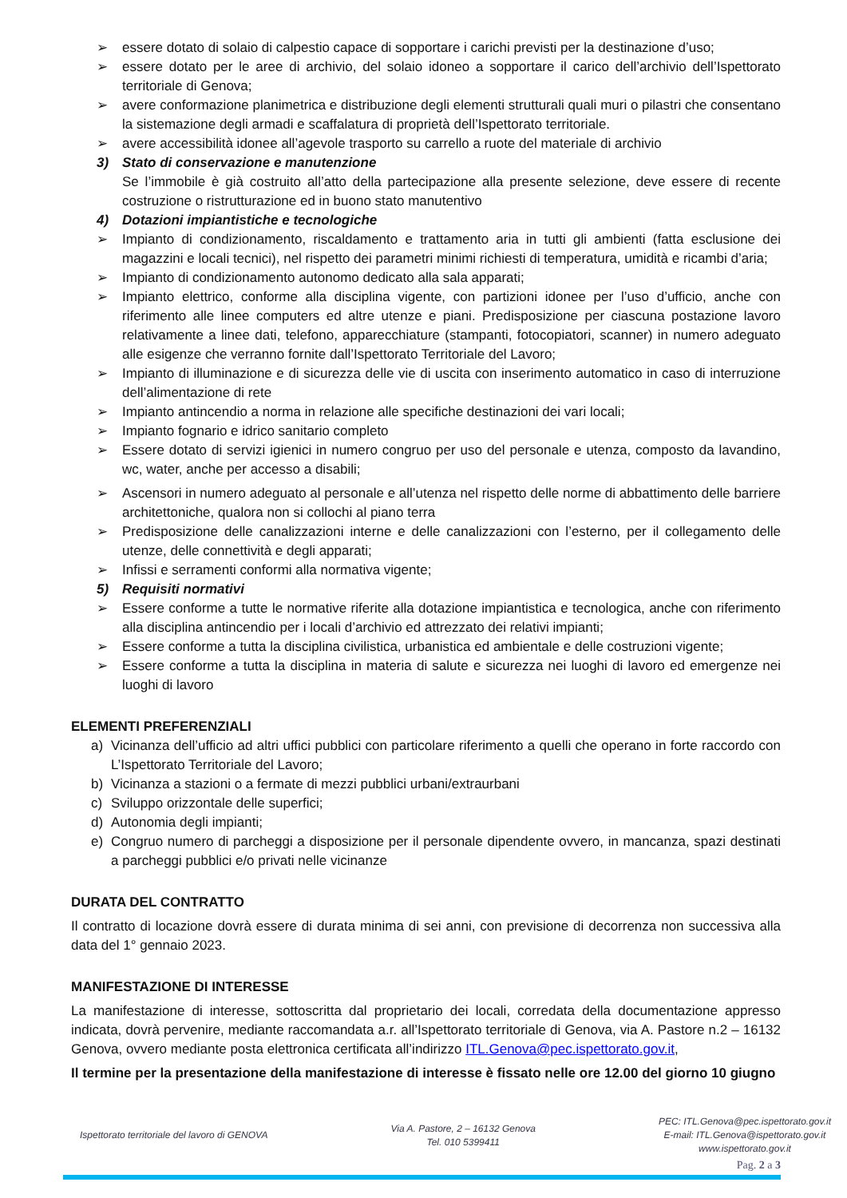➢ essere dotato di solaio di calpestio capace di sopportare i carichi previsti per la destinazione d’uso;
➢ essere dotato per le aree di archivio, del solaio idoneo a sopportare il carico dell’archivio dell’Ispettorato territoriale di Genova;
➢ avere conformazione planimetrica e distribuzione degli elementi strutturali quali muri o pilastri che consentano la sistemazione degli armadi e scaffalatura di proprietà dell’Ispettorato territoriale.
➢ avere accessibilità idonee all’agevole trasporto su carrello a ruote del materiale di archivio
3) Stato di conservazione e manutenzione
Se l’immobile è già costruito all’atto della partecipazione alla presente selezione, deve essere di recente costruzione o ristrutturazione ed in buono stato manutentivo
4) Dotazioni impiantistiche e tecnologiche
➢ Impianto di condizionamento, riscaldamento e trattamento aria in tutti gli ambienti (fatta esclusione dei magazzini e locali tecnici), nel rispetto dei parametri minimi richiesti di temperatura, umidità e ricambi d’aria;
➢ Impianto di condizionamento autonomo dedicato alla sala apparati;
➢ Impianto elettrico, conforme alla disciplina vigente, con partizioni idonee per l’uso d’ufficio, anche con riferimento alle linee computers ed altre utenze e piani. Predisposizione per ciascuna postazione lavoro relativamente a linee dati, telefono, apparecchiature (stampanti, fotocopiatori, scanner) in numero adeguato alle esigenze che verranno fornite dall’Ispettorato Territoriale del Lavoro;
➢ Impianto di illuminazione e di sicurezza delle vie di uscita con inserimento automatico in caso di interruzione dell’alimentazione di rete
➢ Impianto antincendio a norma in relazione alle specifiche destinazioni dei vari locali;
➢ Impianto fognario e idrico sanitario completo
➢ Essere dotato di servizi igienici in numero congruo per uso del personale e utenza, composto da lavandino, wc, water, anche per accesso a disabili;
➢ Ascensori in numero adeguato al personale e all’utenza nel rispetto delle norme di abbattimento delle barriere architettoniche, qualora non si collochi al piano terra
➢ Predisposizione delle canalizzazioni interne e delle canalizzazioni con l’esterno, per il collegamento delle utenze, delle connettività e degli apparati;
➢ Infissi e serramenti conformi alla normativa vigente;
5) Requisiti normativi
➢ Essere conforme a tutte le normative riferite alla dotazione impiantistica e tecnologica, anche con riferimento alla disciplina antincendio per i locali d’archivio ed attrezzato dei relativi impianti;
➢ Essere conforme a tutta la disciplina civilistica, urbanistica ed ambientale e delle costruzioni vigente;
➢ Essere conforme a tutta la disciplina in materia di salute e sicurezza nei luoghi di lavoro ed emergenze nei luoghi di lavoro
ELEMENTI PREFERENZIALI
a) Vicinanza dell’ufficio ad altri uffici pubblici con particolare riferimento a quelli che operano in forte raccordo con L’Ispettorato Territoriale del Lavoro;
b) Vicinanza a stazioni o a fermate di mezzi pubblici urbani/extraurbani
c) Sviluppo orizzontale delle superfici;
d) Autonomia degli impianti;
e) Congruo numero di parcheggi a disposizione per il personale dipendente ovvero, in mancanza, spazi destinati a parcheggi pubblici e/o privati nelle vicinanze
DURATA DEL CONTRATTO
Il contratto di locazione dovrà essere di durata minima di sei anni, con previsione di decorrenza non successiva alla data del 1° gennaio 2023.
MANIFESTAZIONE DI INTERESSE
La manifestazione di interesse, sottoscritta dal proprietario dei locali, corredata della documentazione appresso indicata, dovrà pervenire, mediante raccomandata a.r. all’Ispettorato territoriale di Genova, via A. Pastore n.2 – 16132 Genova, ovvero mediante posta elettronica certificata all’indirizzo ITL.Genova@pec.ispettorato.gov.it,
Il termine per la presentazione della manifestazione di interesse è fissato nelle ore 12.00 del giorno 10 giugno
Ispettorato territoriale del lavoro di GENOVA
Via A. Pastore, 2 – 16132 Genova
Tel. 010 5399411
PEC: ITL.Genova@pec.ispettorato.gov.it
E-mail: ITL.Genova@ispettorato.gov.it
www.ispettorato.gov.it
Pag. 2 a 3